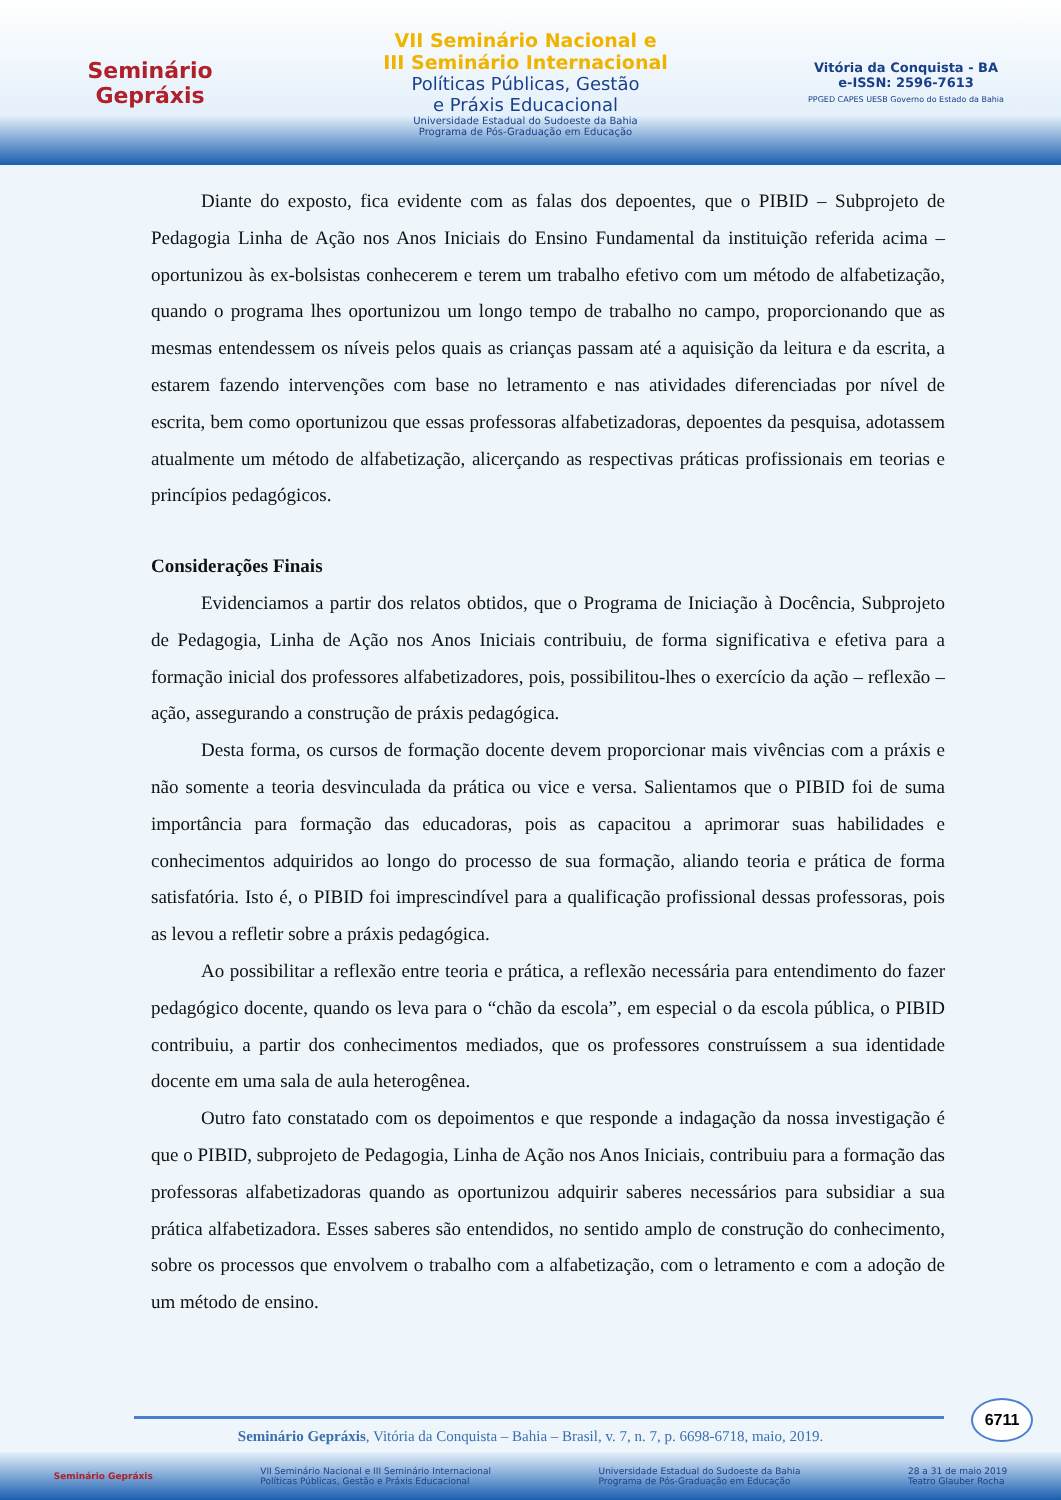Seminário
Gepráxis
VII Seminário Nacional e
III Seminário Internacional
Políticas Públicas, Gestão
e Práxis Educacional
Universidade Estadual do Sudoeste da Bahia
Programa de Pós-Graduação em Educação
Vitória da Conquista - BA
e-ISSN: 2596-7613
PPGED CAPES UESB Governo do Estado da Bahia
Diante do exposto, fica evidente com as falas dos depoentes, que o PIBID – Subprojeto de Pedagogia Linha de Ação nos Anos Iniciais do Ensino Fundamental da instituição referida acima – oportunizou às ex-bolsistas conhecerem e terem um trabalho efetivo com um método de alfabetização, quando o programa lhes oportunizou um longo tempo de trabalho no campo, proporcionando que as mesmas entendessem os níveis pelos quais as crianças passam até a aquisição da leitura e da escrita, a estarem fazendo intervenções com base no letramento e nas atividades diferenciadas por nível de escrita, bem como oportunizou que essas professoras alfabetizadoras, depoentes da pesquisa, adotassem atualmente um método de alfabetização, alicerçando as respectivas práticas profissionais em teorias e princípios pedagógicos.
Considerações Finais
Evidenciamos a partir dos relatos obtidos, que o Programa de Iniciação à Docência, Subprojeto de Pedagogia, Linha de Ação nos Anos Iniciais contribuiu, de forma significativa e efetiva para a formação inicial dos professores alfabetizadores, pois, possibilitou-lhes o exercício da ação – reflexão – ação, assegurando a construção de práxis pedagógica.
Desta forma, os cursos de formação docente devem proporcionar mais vivências com a práxis e não somente a teoria desvinculada da prática ou vice e versa. Salientamos que o PIBID foi de suma importância para formação das educadoras, pois as capacitou a aprimorar suas habilidades e conhecimentos adquiridos ao longo do processo de sua formação, aliando teoria e prática de forma satisfatória. Isto é, o PIBID foi imprescindível para a qualificação profissional dessas professoras, pois as levou a refletir sobre a práxis pedagógica.
Ao possibilitar a reflexão entre teoria e prática, a reflexão necessária para entendimento do fazer pedagógico docente, quando os leva para o “chão da escola”, em especial o da escola pública, o PIBID contribuiu, a partir dos conhecimentos mediados, que os professores construíssem a sua identidade docente em uma sala de aula heterogênea.
Outro fato constatado com os depoimentos e que responde a indagação da nossa investigação é que o PIBID, subprojeto de Pedagogia, Linha de Ação nos Anos Iniciais, contribuiu para a formação das professoras alfabetizadoras quando as oportunizou adquirir saberes necessários para subsidiar a sua prática alfabetizadora. Esses saberes são entendidos, no sentido amplo de construção do conhecimento, sobre os processos que envolvem o trabalho com a alfabetização, com o letramento e com a adoção de um método de ensino.
6711
Seminário Gepráxis, Vitória da Conquista – Bahia – Brasil, v. 7, n. 7, p. 6698-6718, maio, 2019.
Seminário Gepráxis VII Seminário Nacional e III Seminário Internacional
Políticas Públicas, Gestão e Práxis Educacional Universidade Estadual do Sudoeste da Bahia
Programa de Pós-Graduação em Educação 28 a 31 de maio 2019
Teatro Glauber Rocha